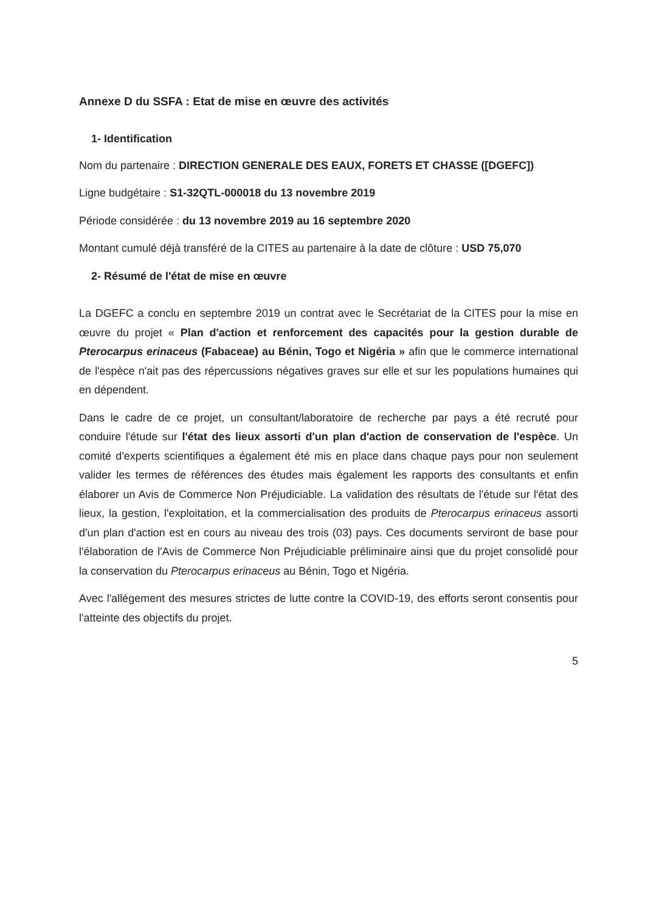Annexe D du SSFA : Etat de mise en œuvre des activités
1- Identification
Nom du partenaire : DIRECTION GENERALE DES EAUX, FORETS ET CHASSE ([DGEFC])
Ligne budgétaire : S1-32QTL-000018 du 13 novembre 2019
Période considérée : du 13 novembre 2019 au 16 septembre 2020
Montant cumulé déjà transféré de la CITES au partenaire à la date de clôture : USD 75,070
2- Résumé de l'état de mise en œuvre
La DGEFC a conclu en septembre 2019 un contrat avec le Secrétariat de la CITES pour la mise en œuvre du projet « Plan d'action et renforcement des capacités pour la gestion durable de Pterocarpus erinaceus (Fabaceae) au Bénin, Togo et Nigéria » afin que le commerce international de l'espèce n'ait pas des répercussions négatives graves sur elle et sur les populations humaines qui en dépendent.
Dans le cadre de ce projet, un consultant/laboratoire de recherche par pays a été recruté pour conduire l'étude sur l'état des lieux assorti d'un plan d'action de conservation de l'espèce. Un comité d'experts scientifiques a également été mis en place dans chaque pays pour non seulement valider les termes de références des études mais également les rapports des consultants et enfin élaborer un Avis de Commerce Non Préjudiciable. La validation des résultats de l'étude sur l'état des lieux, la gestion, l'exploitation, et la commercialisation des produits de Pterocarpus erinaceus assorti d'un plan d'action est en cours au niveau des trois (03) pays. Ces documents serviront de base pour l'élaboration de l'Avis de Commerce Non Préjudiciable préliminaire ainsi que du projet consolidé pour la conservation du Pterocarpus erinaceus au Bénin, Togo et Nigéria.
Avec l'allégement des mesures strictes de lutte contre la COVID-19, des efforts seront consentis pour l'atteinte des objectifs du projet.
5